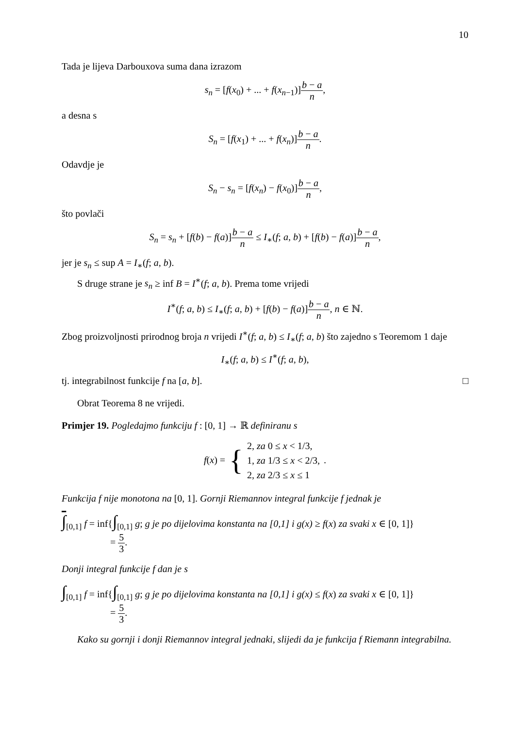10
Tada je lijeva Darbouxova suma dana izrazom
s<sub>n</sub> = [f(x<sub>0</sub>) + ... + f(x<sub>n−1</sub>)]b − a n,
a desna s
S<sub>n</sub> = [f(x<sub>1</sub>) + ... + f(x<sub>n</sub>)]b − a n.
Odavdje je
S<sub>n</sub> − s<sub>n</sub> = [f(x<sub>n</sub>) − f(x<sub>0</sub>)]b − a n,
što povlači
S<sub>n</sub> = s<sub>n</sub> + [f(b) − f(a)]b − a n ≤ I<sub>∗</sub>(f; a, b) + [f(b) − f(a)]b − a n,
jer je s<sub>n</sub> ≤ sup A = I<sub>∗</sub>(f; a, b).
S druge strane je s<sub>n</sub> ≥ inf B = I<sup>∗</sup>(f; a, b). Prema tome vrijedi
I<sup>∗</sup>(f; a, b) ≤ I<sub>∗</sub>(f; a, b) + [f(b) − f(a)]b − a n, n ∈ ℕ.
Zbog proizvoljnosti prirodnog broja n vrijedi I<sup>∗</sup>(f; a, b) ≤ I<sub>∗</sub>(f; a, b) što zajedno s Teoremom 1 daje
I<sub>∗</sub>(f; a, b) ≤ I<sup>∗</sup>(f; a, b),
tj. integrabilnost funkcije f na [a, b]. □
Obrat Teorema 8 ne vrijedi.
Primjer 19. Pogledajmo funkciju f : [0, 1] → ℝ definiranu s
f(x) = { 2, za 0 ≤ x < 1/3,
1, za 1/3 ≤ x < 2/3,
2, za 2/3 ≤ x ≤ 1 .
Funkcija f nije monotona na [0, 1]. Gornji Riemannov integral funkcije f jednak je
∫<sub>[0,1]</sub> f = inf{∫<sub>[0,1]</sub> g; g je po dijelovima konstanta na [0,1] i g(x) ≥ f(x) za svaki x ∈ [0, 1]}
= 5 3.
Donji integral funkcije f dan je s
∫<sub>[0,1]</sub> f = inf{∫<sub>[0,1]</sub> g; g je po dijelovima konstanta na [0,1] i g(x) ≤ f(x) za svaki x ∈ [0, 1]}
= 5 3.
Kako su gornji i donji Riemannov integral jednaki, slijedi da je funkcija f Riemann integrabilna.